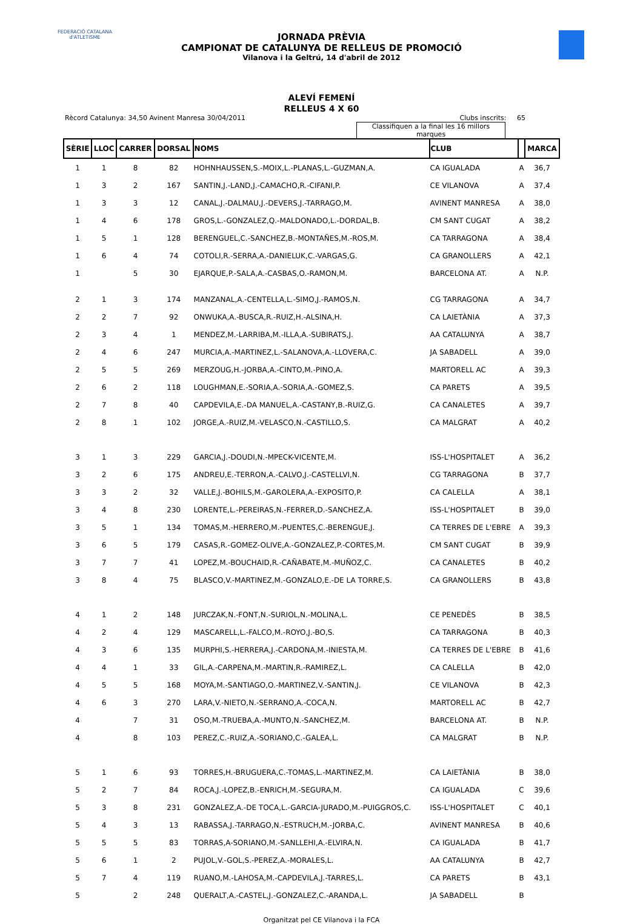FEDERACIÓ CATALANA d'ATLETISME
JORNADA PRÈVIA
CAMPIONAT DE CATALUNYA DE RELLEUS DE PROMOCIÓ
Vilanova i la Geltrú, 14 d'abril de 2012
ALEVÍ FEMENÍ
RELLEUS 4 X 60
Rècord Catalunya: 34,50 Avinent Manresa 30/04/2011 Clubs inscrits: 65
Classifiquen a la final les 16 millors marques
| SÈRIE | LLOC | CARRER | DORSAL | NOMS | CLUB | | MARCA |
| --- | --- | --- | --- | --- | --- | --- | --- |
| 1 | 1 | 8 | 82 | HOHNHAUSSEN,S.-MOIX,L.-PLANAS,L.-GUZMAN,A. | CA IGUALADA | A | 36,7 |
| 1 | 3 | 2 | 167 | SANTIN,J.-LAND,J.-CAMACHO,R.-CIFANI,P. | CE VILANOVA | A | 37,4 |
| 1 | 3 | 3 | 12 | CANAL,J.-DALMAU,J.-DEVERS,J.-TARRAGO,M. | AVINENT MANRESA | A | 38,0 |
| 1 | 4 | 6 | 178 | GROS,L.-GONZALEZ,Q.-MALDONADO,L.-DORDAL,B. | CM SANT CUGAT | A | 38,2 |
| 1 | 5 | 1 | 128 | BERENGUEL,C.-SANCHEZ,B.-MONTAÑES,M.-ROS,M. | CA TARRAGONA | A | 38,4 |
| 1 | 6 | 4 | 74 | COTOLI,R.-SERRA,A.-DANIELUK,C.-VARGAS,G. | CA GRANOLLERS | A | 42,1 |
| 1 | | 5 | 30 | EJARQUE,P.-SALA,A.-CASBAS,O.-RAMON,M. | BARCELONA AT. | A | N.P. |
| 2 | 1 | 3 | 174 | MANZANAL,A.-CENTELLA,L.-SIMO,J.-RAMOS,N. | CG TARRAGONA | A | 34,7 |
| 2 | 2 | 7 | 92 | ONWUKA,A.-BUSCA,R.-RUIZ,H.-ALSINA,H. | CA LAIETÀNIA | A | 37,3 |
| 2 | 3 | 4 | 1 | MENDEZ,M.-LARRIBA,M.-ILLA,A.-SUBIRATS,J. | AA CATALUNYA | A | 38,7 |
| 2 | 4 | 6 | 247 | MURCIA,A.-MARTINEZ,L.-SALANOVA,A.-LLOVERA,C. | JA SABADELL | A | 39,0 |
| 2 | 5 | 5 | 269 | MERZOUG,H.-JORBA,A.-CINTO,M.-PINO,A. | MARTORELL AC | A | 39,3 |
| 2 | 6 | 2 | 118 | LOUGHMAN,E.-SORIA,A.-SORIA,A.-GOMEZ,S. | CA PARETS | A | 39,5 |
| 2 | 7 | 8 | 40 | CAPDEVILA,E.-DA MANUEL,A.-CASTANY,B.-RUIZ,G. | CA CANALETES | A | 39,7 |
| 2 | 8 | 1 | 102 | JORGE,A.-RUIZ,M.-VELASCO,N.-CASTILLO,S. | CA MALGRAT | A | 40,2 |
| 3 | 1 | 3 | 229 | GARCIA,J.-DOUDI,N.-MPECK-VICENTE,M. | ISS-L'HOSPITALET | A | 36,2 |
| 3 | 2 | 6 | 175 | ANDREU,E.-TERRON,A.-CALVO,J.-CASTELLVI,N. | CG TARRAGONA | B | 37,7 |
| 3 | 3 | 2 | 32 | VALLE,J.-BOHILS,M.-GAROLERA,A.-EXPOSITO,P. | CA CALELLA | A | 38,1 |
| 3 | 4 | 8 | 230 | LORENTE,L.-PEREIRAS,N.-FERRER,D.-SANCHEZ,A. | ISS-L'HOSPITALET | B | 39,0 |
| 3 | 5 | 1 | 134 | TOMAS,M.-HERRERO,M.-PUENTES,C.-BERENGUE,J. | CA TERRES DE L'EBRE | A | 39,3 |
| 3 | 6 | 5 | 179 | CASAS,R.-GOMEZ-OLIVE,A.-GONZALEZ,P.-CORTES,M. | CM SANT CUGAT | B | 39,9 |
| 3 | 7 | 7 | 41 | LOPEZ,M.-BOUCHAID,R.-CAÑABATE,M.-MUÑOZ,C. | CA CANALETES | B | 40,2 |
| 3 | 8 | 4 | 75 | BLASCO,V.-MARTINEZ,M.-GONZALO,E.-DE LA TORRE,S. | CA GRANOLLERS | B | 43,8 |
| 4 | 1 | 2 | 148 | JURCZAK,N.-FONT,N.-SURIOL,N.-MOLINA,L. | CE PENEDÈS | B | 38,5 |
| 4 | 2 | 4 | 129 | MASCARELL,L.-FALCO,M.-ROYO,J.-BO,S. | CA TARRAGONA | B | 40,3 |
| 4 | 3 | 6 | 135 | MURPHI,S.-HERRERA,J.-CARDONA,M.-INIESTA,M. | CA TERRES DE L'EBRE | B | 41,6 |
| 4 | 4 | 1 | 33 | GIL,A.-CARPENA,M.-MARTIN,R.-RAMIREZ,L. | CA CALELLA | B | 42,0 |
| 4 | 5 | 5 | 168 | MOYA,M.-SANTIAGO,O.-MARTINEZ,V.-SANTIN,J. | CE VILANOVA | B | 42,3 |
| 4 | 6 | 3 | 270 | LARA,V.-NIETO,N.-SERRANO,A.-COCA,N. | MARTORELL AC | B | 42,7 |
| 4 | | 7 | 31 | OSO,M.-TRUEBA,A.-MUNTO,N.-SANCHEZ,M. | BARCELONA AT. | B | N.P. |
| 4 | | 8 | 103 | PEREZ,C.-RUIZ,A.-SORIANO,C.-GALEA,L. | CA MALGRAT | B | N.P. |
| 5 | 1 | 6 | 93 | TORRES,H.-BRUGUERA,C.-TOMAS,L.-MARTINEZ,M. | CA LAIETÀNIA | B | 38,0 |
| 5 | 2 | 7 | 84 | ROCA,J.-LOPEZ,B.-ENRICH,M.-SEGURA,M. | CA IGUALADA | C | 39,6 |
| 5 | 3 | 8 | 231 | GONZALEZ,A.-DE TOCA,L.-GARCIA-JURADO,M.-PUIGGROS,C. | ISS-L'HOSPITALET | C | 40,1 |
| 5 | 4 | 3 | 13 | RABASSA,J.-TARRAGO,N.-ESTRUCH,M.-JORBA,C. | AVINENT MANRESA | B | 40,6 |
| 5 | 5 | 5 | 83 | TORRAS,A-SORIANO,M.-SANLLEHI,A.-ELVIRA,N. | CA IGUALADA | B | 41,7 |
| 5 | 6 | 1 | 2 | PUJOL,V.-GOL,S.-PEREZ,A.-MORALES,L. | AA CATALUNYA | B | 42,7 |
| 5 | 7 | 4 | 119 | RUANO,M.-LAHOSA,M.-CAPDEVILA,J.-TARRES,L. | CA PARETS | B | 43,1 |
| 5 | | 2 | 248 | QUERALT,A.-CASTEL,J.-GONZALEZ,C.-ARANDA,L. | JA SABADELL | B | |
Organitzat pel CE Vilanova i la FCA